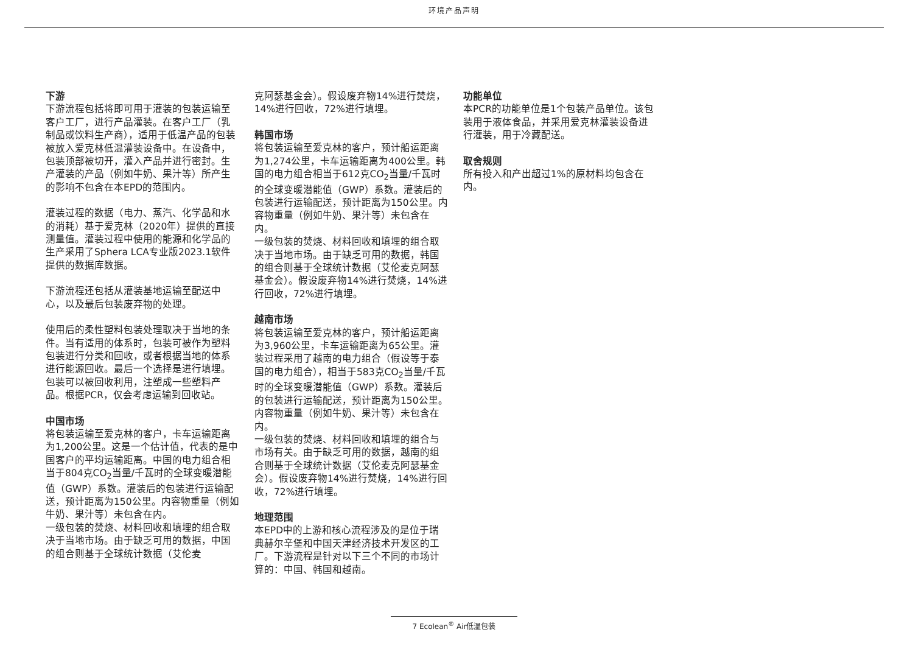环境产品声明
下游
下游流程包括将即可用于灌装的包装运输至客户工厂，进行产品灌装。在客户工厂（乳制品或饮料生产商），适用于低温产品的包装被放入爱克林低温灌装设备中。在设备中，包装顶部被切开，灌入产品并进行密封。生产灌装的产品（例如牛奶、果汁等）所产生的影响不包含在本EPD的范围内。
灌装过程的数据（电力、蒸汽、化学品和水的消耗）基于爱克林（2020年）提供的直接测量值。灌装过程中使用的能源和化学品的生产采用了Sphera LCA专业版2023.1软件提供的数据库数据。
下游流程还包括从灌装基地运输至配送中心，以及最后包装废弃物的处理。
使用后的柔性塑料包装处理取决于当地的条件。当有适用的体系时，包装可被作为塑料包装进行分类和回收，或者根据当地的体系进行能源回收。最后一个选择是进行填埋。包装可以被回收利用，注塑成一些塑料产品。根据PCR，仅会考虑运输到回收站。
中国市场
将包装运输至爱克林的客户，卡车运输距离为1,200公里。这是一个估计值，代表的是中国客户的平均运输距离。中国的电力组合相当于804克CO<sub>2</sub>当量/千瓦时的全球变暖潜能值（GWP）系数。灌装后的包装进行运输配送，预计距离为150公里。内容物重量（例如牛奶、果汁等）未包含在内。
一级包装的焚烧、材料回收和填埋的组合取决于当地市场。由于缺乏可用的数据，中国的组合则基于全球统计数据（艾伦麦
克阿瑟基金会）。假设废弃物14%进行焚烧，14%进行回收，72%进行填埋。
韩国市场
将包装运输至爱克林的客户，预计船运距离为1,274公里，卡车运输距离为400公里。韩国的电力组合相当于612克CO<sub>2</sub>当量/千瓦时的全球变暖潜能值（GWP）系数。灌装后的包装进行运输配送，预计距离为150公里。内容物重量（例如牛奶、果汁等）未包含在内。
一级包装的焚烧、材料回收和填埋的组合取决于当地市场。由于缺乏可用的数据，韩国的组合则基于全球统计数据（艾伦麦克阿瑟基金会）。假设废弃物14%进行焚烧，14%进行回收，72%进行填埋。
越南市场
将包装运输至爱克林的客户，预计船运距离为3,960公里，卡车运输距离为65公里。灌装过程采用了越南的电力组合（假设等于泰国的电力组合），相当于583克CO<sub>2</sub>当量/千瓦时的全球变暖潜能值（GWP）系数。灌装后的包装进行运输配送，预计距离为150公里。内容物重量（例如牛奶、果汁等）未包含在内。
一级包装的焚烧、材料回收和填埋的组合与市场有关。由于缺乏可用的数据，越南的组合则基于全球统计数据（艾伦麦克阿瑟基金会）。假设废弃物14%进行焚烧，14%进行回收，72%进行填埋。
地理范围
本EPD中的上游和核心流程涉及的是位于瑞典赫尔辛堡和中国天津经济技术开发区的工厂。下游流程是针对以下三个不同的市场计算的：中国、韩国和越南。
功能单位
本PCR的功能单位是1个包装产品单位。该包装用于液体食品，并采用爱克林灌装设备进行灌装，用于冷藏配送。
取舍规则
所有投入和产出超过1%的原材料均包含在内。
7 Ecolean<sup>®</sup> Air低温包装